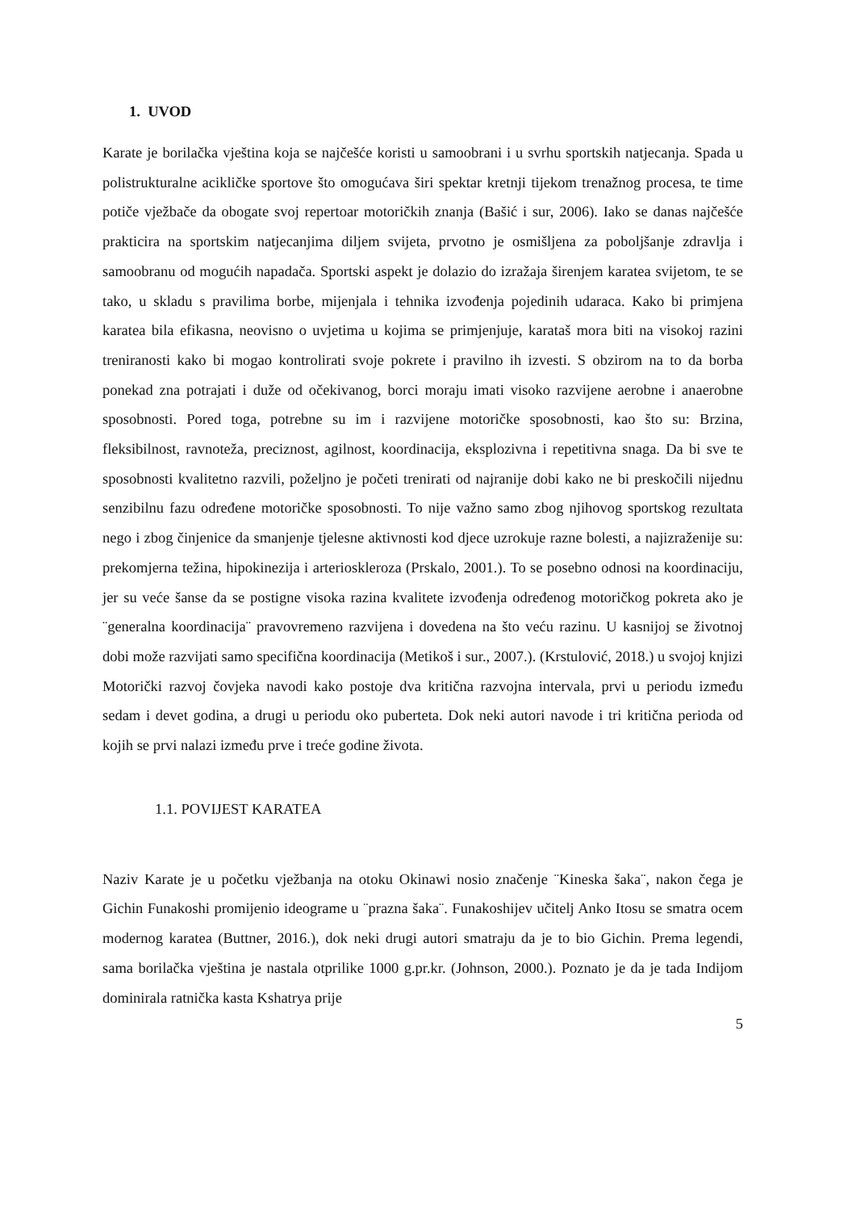1. UVOD
Karate je borilačka vještina koja se najčešće koristi u samoobrani i u svrhu sportskih natjecanja. Spada u polistrukturalne acikličke sportove što omogućava širi spektar kretnji tijekom trenažnog procesa, te time potiče vježbače da obogate svoj repertoar motoričkih znanja (Bašić i sur, 2006). Iako se danas najčešće prakticira na sportskim natjecanjima diljem svijeta, prvotno je osmišljena za poboljšanje zdravlja i samoobranu od mogućih napadača. Sportski aspekt je dolazio do izražaja širenjem karatea svijetom, te se tako, u skladu s pravilima borbe, mijenjala i tehnika izvođenja pojedinih udaraca. Kako bi primjena karatea bila efikasna, neovisno o uvjetima u kojima se primjenjuje, karataš mora biti na visokoj razini treniranosti kako bi mogao kontrolirati svoje pokrete i pravilno ih izvesti. S obzirom na to da borba ponekad zna potrajati i duže od očekivanog, borci moraju imati visoko razvijene aerobne i anaerobne sposobnosti. Pored toga, potrebne su im i razvijene motoričke sposobnosti, kao što su: Brzina, fleksibilnost, ravnoteža, preciznost, agilnost, koordinacija, eksplozivna i repetitivna snaga. Da bi sve te sposobnosti kvalitetno razvili, poželjno je početi trenirati od najranije dobi kako ne bi preskočili nijednu senzibilnu fazu određene motoričke sposobnosti. To nije važno samo zbog njihovog sportskog rezultata nego i zbog činjenice da smanjenje tjelesne aktivnosti kod djece uzrokuje razne bolesti, a najizraženije su: prekomjerna težina, hipokinezija i arterioskleroza (Prskalo, 2001.). To se posebno odnosi na koordinaciju, jer su veće šanse da se postigne visoka razina kvalitete izvođenja određenog motoričkog pokreta ako je ¨generalna koordinacija¨ pravovremeno razvijena i dovedena na što veću razinu. U kasnijoj se životnoj dobi može razvijati samo specifična koordinacija (Metikoš i sur., 2007.). (Krstulović, 2018.) u svojoj knjizi Motorički razvoj čovjeka navodi kako postoje dva kritična razvojna intervala, prvi u periodu između sedam i devet godina, a drugi u periodu oko puberteta. Dok neki autori navode i tri kritična perioda od kojih se prvi nalazi između prve i treće godine života.
1.1. POVIJEST KARATEA
Naziv Karate je u početku vježbanja na otoku Okinawi nosio značenje ¨Kineska šaka¨, nakon čega je Gichin Funakoshi promijenio ideograme u ¨prazna šaka¨. Funakoshijev učitelj Anko Itosu se smatra ocem modernog karatea (Buttner, 2016.), dok neki drugi autori smatraju da je to bio Gichin. Prema legendi, sama borilačka vještina je nastala otprilike 1000 g.pr.kr. (Johnson, 2000.). Poznato je da je tada Indijom dominirala ratnička kasta Kshatrya prije
5